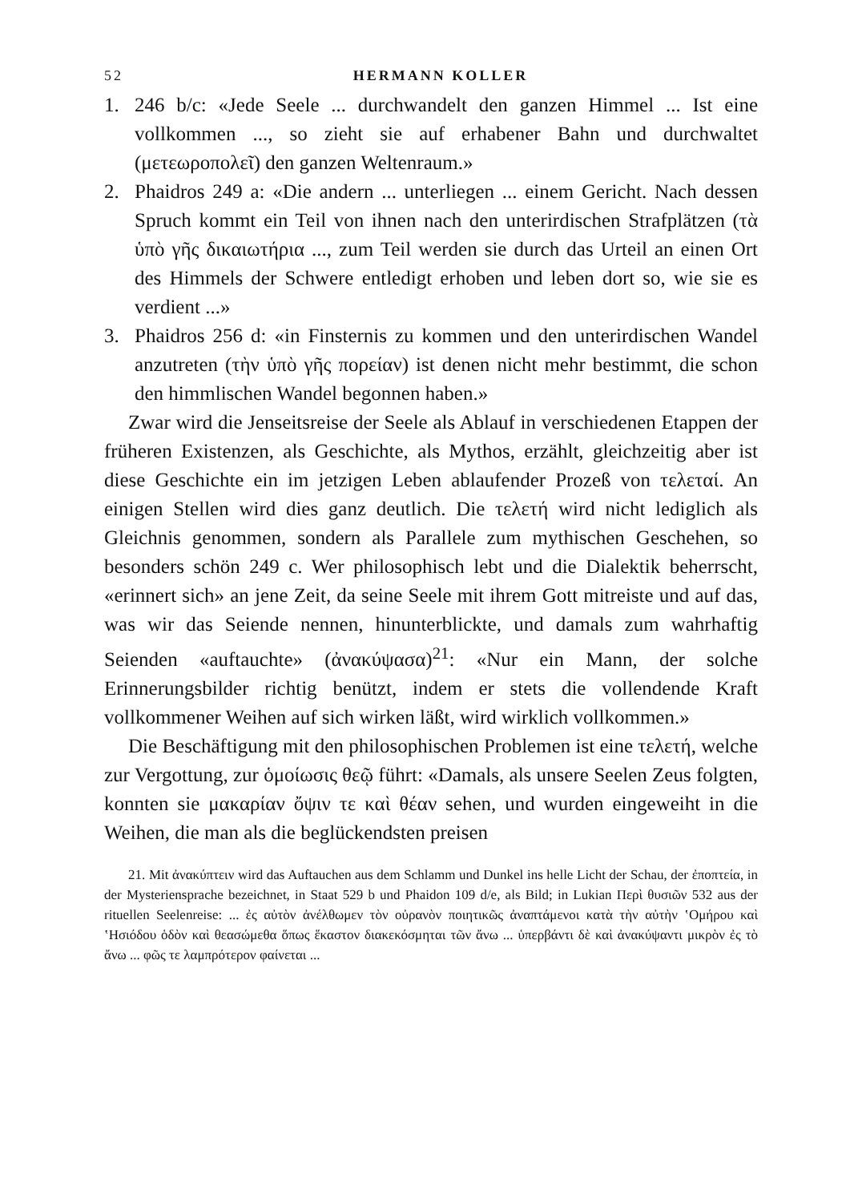52 HERMANN KOLLER
1. 246 b/c: «Jede Seele ... durchwandelt den ganzen Himmel ... Ist eine vollkommen ..., so zieht sie auf erhabener Bahn und durchwaltet (μετεωροπολεῖ) den ganzen Weltenraum.»
2. Phaidros 249 a: «Die andern ... unterliegen ... einem Gericht. Nach dessen Spruch kommt ein Teil von ihnen nach den unterirdischen Strafplätzen (τὰ ὑπὸ γῆς δικαιωτήρια ..., zum Teil werden sie durch das Urteil an einen Ort des Himmels der Schwere entledigt erhoben und leben dort so, wie sie es verdient ...»
3. Phaidros 256 d: «in Finsternis zu kommen und den unterirdischen Wandel anzutreten (τὴν ὑπὸ γῆς πορείαν) ist denen nicht mehr bestimmt, die schon den himmlischen Wandel begonnen haben.»
Zwar wird die Jenseitsreise der Seele als Ablauf in verschiedenen Etappen der früheren Existenzen, als Geschichte, als Mythos, erzählt, gleichzeitig aber ist diese Geschichte ein im jetzigen Leben ablaufender Prozeß von τελεταί. An einigen Stellen wird dies ganz deutlich. Die τελετή wird nicht lediglich als Gleichnis genommen, sondern als Parallele zum mythischen Geschehen, so besonders schön 249 c. Wer philosophisch lebt und die Dialektik beherrscht, «erinnert sich» an jene Zeit, da seine Seele mit ihrem Gott mitreiste und auf das, was wir das Seiende nennen, hinunterblickte, und damals zum wahrhaftig Seienden «auftauchte» (ἀνακύψασα)<sup>21</sup>: «Nur ein Mann, der solche Erinnerungsbilder richtig benützt, indem er stets die vollendende Kraft vollkommener Weihen auf sich wirken läßt, wird wirklich vollkommen.»
Die Beschäftigung mit den philosophischen Problemen ist eine τελετή, welche zur Vergottung, zur ὁμοίωσις θεῷ führt: «Damals, als unsere Seelen Zeus folgten, konnten sie μακαρίαν ὄψιν τε καὶ θέαν sehen, und wurden eingeweiht in die Weihen, die man als die beglückendsten preisen
21. Mit ἀνακύπτειν wird das Auftauchen aus dem Schlamm und Dunkel ins helle Licht der Schau, der ἐποπτεία, in der Mysteriensprache bezeichnet, in Staat 529 b und Phaidon 109 d/e, als Bild; in Lukian Περὶ θυσιῶν 532 aus der rituellen Seelenreise: ... ἐς αὐτὸν ἀνέλθωμεν τὸν οὐρανὸν ποιητικῶς ἀναπτάμενοι κατὰ τὴν αὐτὴν ʽΟμήρου καὶ ʽΗσιόδου ὁδὸν καὶ θεασώμεθα ὅπως ἕκαστον διακεκόσμηται τῶν ἄνω ... ὑπερβάντι δὲ καὶ ἀνακύψαντι μικρὸν ἐς τὸ ἄνω ... φῶς τε λαμπρότερον φαίνεται ...